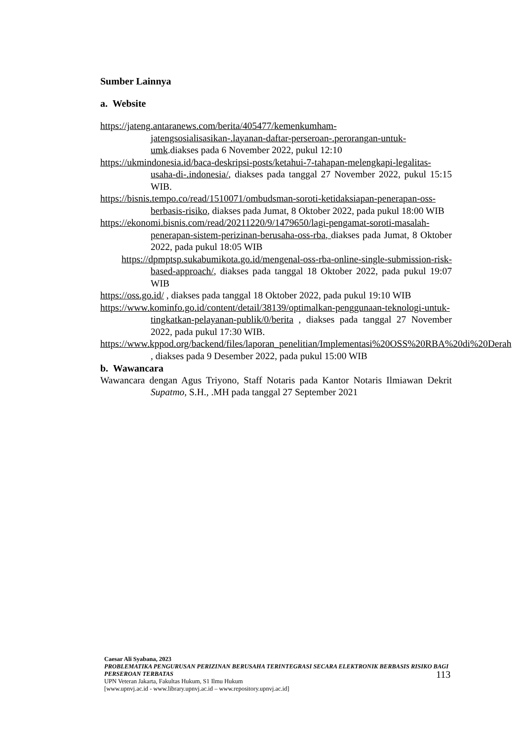Sumber Lainnya
a. Website
https://jateng.antaranews.com/berita/405477/kemenkumham-jatengsosialisasikan-.layanan-daftar-perseroan-.perorangan-untuk-umk.diakses pada 6 November 2022, pukul 12:10
https://ukmindonesia.id/baca-deskripsi-posts/ketahui-7-tahapan-melengkapi-legalitas-usaha-di-.indonesia/, diakses pada tanggal 27 November 2022, pukul 15:15 WIB.
https://bisnis.tempo.co/read/1510071/ombudsman-soroti-ketidaksiapan-penerapan-oss-berbasis-risiko, diakses pada Jumat, 8 Oktober 2022, pada pukul 18:00 WIB
https://ekonomi.bisnis.com/read/20211220/9/1479650/lagi-pengamat-soroti-masalah-penerapan-sistem-perizinan-berusaha-oss-rba, diakses pada Jumat, 8 Oktober 2022, pada pukul 18:05 WIB
https://dpmptsp.sukabumikota.go.id/mengenal-oss-rba-online-single-submission-risk-based-approach/, diakses pada tanggal 18 Oktober 2022, pada pukul 19:07 WIB
https://oss.go.id/ , diakses pada tanggal 18 Oktober 2022, pada pukul 19:10 WIB
https://www.kominfo.go.id/content/detail/38139/optimalkan-penggunaan-teknologi-untuk-tingkatkan-pelayanan-publik/0/berita , diakses pada tanggal 27 November 2022, pada pukul 17:30 WIB.
https://www.kppod.org/backend/files/laporan_penelitian/Implementasi%20OSS%20RBA%20di%20Derah , diakses pada 9 Desember 2022, pada pukul 15:00 WIB
b. Wawancara
Wawancara dengan Agus Triyono, Staff Notaris pada Kantor Notaris Ilmiawan Dekrit Supatmo, S.H., .MH pada tanggal 27 September 2021
Caesar Ali Syabana, 2023
PROBLEMATIKA PENGURUSAN PERIZINAN BERUSAHA TERINTEGRASI SECARA ELEKTRONIK BERBASIS RISIKO BAGI PERSEROAN TERBATAS
UPN Veteran Jakarta, Fakultas Hukum, S1 Ilmu Hukum
[www.upnvj.ac.id - www.library.upnvj.ac.id – www.repository.upnvj.ac.id]
113